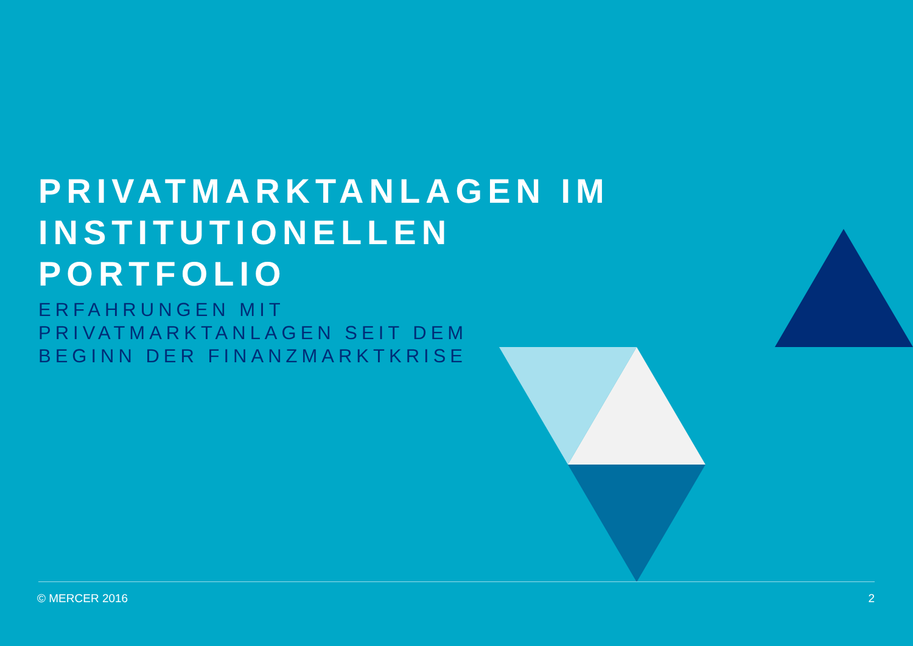PRIVATMARKTANLAGEN IM
INSTITUTIONELLEN
PORTFOLIO
ERFAHRUNGEN MIT
PRIVATMARKTANLAGEN SEIT DEM
BEGINN DER FINANZMARKTKRISE
© MERCER 2016 2